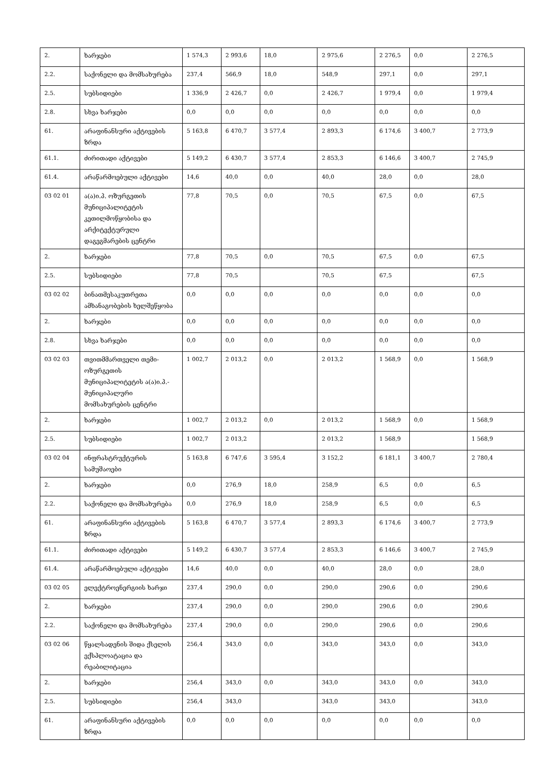| 2. | ხარჯები | 1 574,3 | 2 993,6 | 18,0 | 2 975,6 | 2 276,5 | 0,0 | 2 276,5 |
| 2.2. | საქონელი და მომსახურება | 237,4 | 566,9 | 18,0 | 548,9 | 297,1 | 0,0 | 297,1 |
| 2.5. | სუბსიდიები | 1 336,9 | 2 426,7 | 0,0 | 2 426,7 | 1 979,4 | 0,0 | 1 979,4 |
| 2.8. | სხვა ხარჯები | 0,0 | 0,0 | 0,0 | 0,0 | 0,0 | 0,0 | 0,0 |
| 61. | არაფინანსური აქტივების ზრდა | 5 163,8 | 6 470,7 | 3 577,4 | 2 893,3 | 6 174,6 | 3 400,7 | 2 773,9 |
| 61.1. | ძირითადი აქტივები | 5 149,2 | 6 430,7 | 3 577,4 | 2 853,3 | 6 146,6 | 3 400,7 | 2 745,9 |
| 61.4. | არაწარმოებული აქტივები | 14,6 | 40,0 | 0,0 | 40,0 | 28,0 | 0,0 | 28,0 |
| 03 02 01 | ა(ა)ი.პ. ოზურგეთის მუნიციპალიტეტის კეთილმოწყობისა და არქიტექტურული დაგეგმარების ცენტრი | 77,8 | 70,5 | 0,0 | 70,5 | 67,5 | 0,0 | 67,5 |
| 2. | ხარჯები | 77,8 | 70,5 | 0,0 | 70,5 | 67,5 | 0,0 | 67,5 |
| 2.5. | სუბსიდიები | 77,8 | 70,5 | | 70,5 | 67,5 | | 67,5 |
| 03 02 02 | ბინათმესაკუთრეთა ამხანაგობების ხელშეწყობა | 0,0 | 0,0 | 0,0 | 0,0 | 0,0 | 0,0 | 0,0 |
| 2. | ხარჯები | 0,0 | 0,0 | 0,0 | 0,0 | 0,0 | 0,0 | 0,0 |
| 2.8. | სხვა ხარჯები | 0,0 | 0,0 | 0,0 | 0,0 | 0,0 | 0,0 | 0,0 |
| 03 02 03 | თვითმმართველი თემი-ოზურგეთის მუნიციპალიტეტის ა(ა)ი.პ.- მუნიციპალური მომსახურების ცენტრი | 1 002,7 | 2 013,2 | 0,0 | 2 013,2 | 1 568,9 | 0,0 | 1 568,9 |
| 2. | ხარჯები | 1 002,7 | 2 013,2 | 0,0 | 2 013,2 | 1 568,9 | 0,0 | 1 568,9 |
| 2.5. | სუბსიდიები | 1 002,7 | 2 013,2 | | 2 013,2 | 1 568,9 | | 1 568,9 |
| 03 02 04 | ინფრასტრუქტურის სამუშაოები | 5 163,8 | 6 747,6 | 3 595,4 | 3 152,2 | 6 181,1 | 3 400,7 | 2 780,4 |
| 2. | ხარჯები | 0,0 | 276,9 | 18,0 | 258,9 | 6,5 | 0,0 | 6,5 |
| 2.2. | საქონელი და მომსახურება | 0,0 | 276,9 | 18,0 | 258,9 | 6,5 | 0,0 | 6,5 |
| 61. | არაფინანსური აქტივების ზრდა | 5 163,8 | 6 470,7 | 3 577,4 | 2 893,3 | 6 174,6 | 3 400,7 | 2 773,9 |
| 61.1. | ძირითადი აქტივები | 5 149,2 | 6 430,7 | 3 577,4 | 2 853,3 | 6 146,6 | 3 400,7 | 2 745,9 |
| 61.4. | არაწარმოებული აქტივები | 14,6 | 40,0 | 0,0 | 40,0 | 28,0 | 0,0 | 28,0 |
| 03 02 05 | ელექტროენერგიის ხარჯი | 237,4 | 290,0 | 0,0 | 290,0 | 290,6 | 0,0 | 290,6 |
| 2. | ხარჯები | 237,4 | 290,0 | 0,0 | 290,0 | 290,6 | 0,0 | 290,6 |
| 2.2. | საქონელი და მომსახურება | 237,4 | 290,0 | 0,0 | 290,0 | 290,6 | 0,0 | 290,6 |
| 03 02 06 | წყალსადენის შიდა ქსელის ექსპლოატაცია და რეაბილიტაცია | 256,4 | 343,0 | 0,0 | 343,0 | 343,0 | 0,0 | 343,0 |
| 2. | ხარჯები | 256,4 | 343,0 | 0,0 | 343,0 | 343,0 | 0,0 | 343,0 |
| 2.5. | სუბსიდიები | 256,4 | 343,0 | | 343,0 | 343,0 | | 343,0 |
| 61. | არაფინანსური აქტივების ზრდა | 0,0 | 0,0 | 0,0 | 0,0 | 0,0 | 0,0 | 0,0 |